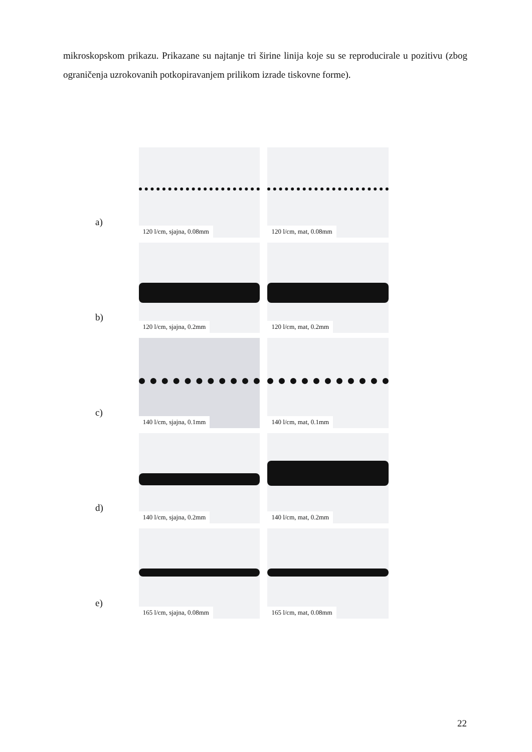mikroskopskom prikazu. Prikazane su najtanje tri širine linija koje su se reproducirale u pozitivu (zbog ograničenja uzrokovanih potkopiravanjem prilikom izrade tiskovne forme).
a)
120 l/cm, sjajna, 0.08mm
120 l/cm, mat, 0.08mm
b)
120 l/cm, sjajna, 0.2mm
120 l/cm, mat, 0.2mm
c)
140 l/cm, sjajna, 0.1mm
140 l/cm, mat, 0.1mm
d)
140 l/cm, sjajna, 0.2mm
140 l/cm, mat, 0.2mm
e)
165 l/cm, sjajna, 0.08mm
165 l/cm, mat, 0.08mm
22